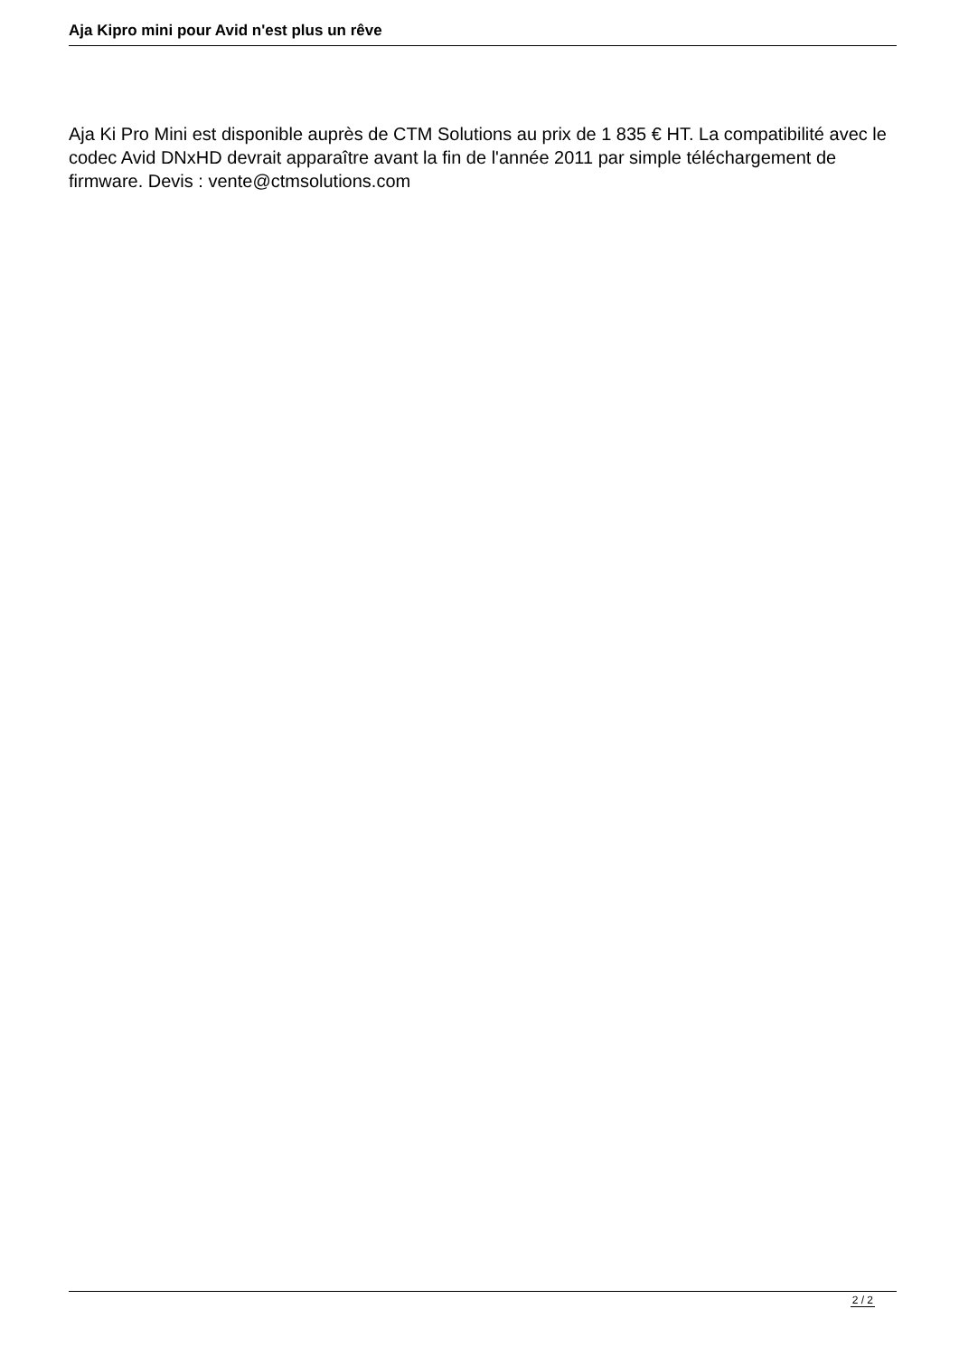Aja Kipro mini pour Avid n'est plus un rêve
Aja Ki Pro Mini est disponible auprès de CTM Solutions au prix de 1 835 € HT. La compatibilité avec le codec Avid DNxHD devrait apparaître avant la fin de l'année 2011 par simple téléchargement de firmware. Devis : vente@ctmsolutions.com
2 / 2